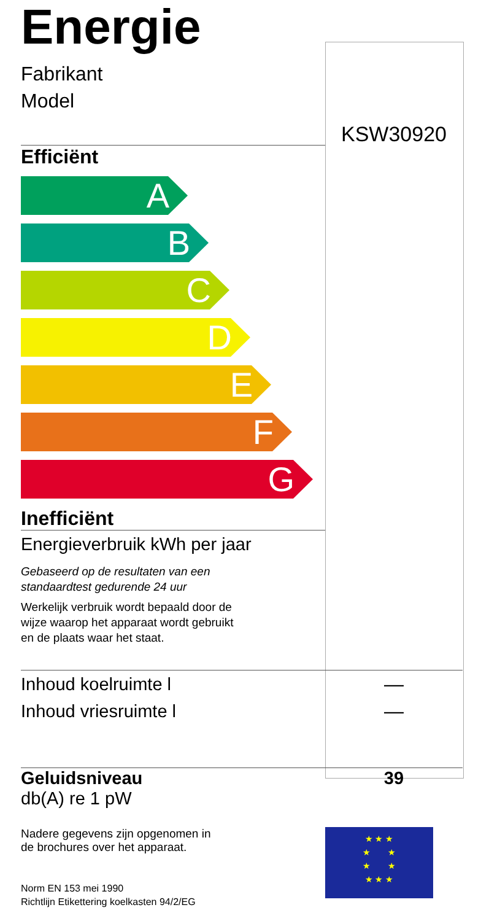Energie
Fabrikant
Model
KSW30920
Efficiënt
A
B
C
D
E
F
G
Inefficiënt
Energieverbruik kWh per jaar
Gebaseerd op de resultaten van een
standaardtest gedurende 24 uur
Werkelijk verbruik wordt bepaald door de
wijze waarop het apparaat wordt gebruikt
en de plaats waar het staat.
Inhoud koelruimte l
Inhoud vriesruimte l
—
—
Geluidsniveau
db(A) re 1 pW
39
Nadere gegevens zijn opgenomen in
de brochures over het apparaat.
Norm EN 153 mei 1990
Richtlijn Etikettering koelkasten 94/2/EG
★ ★ ★
★ ★
★ ★
★ ★ ★